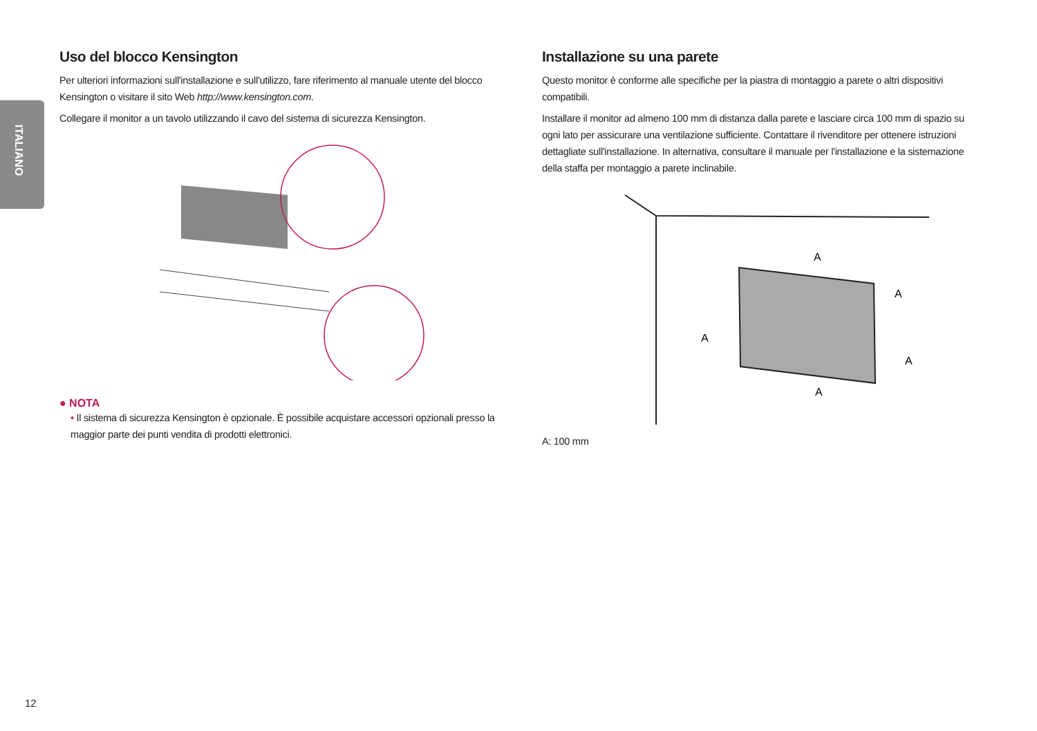ITALIANO
Uso del blocco Kensington
Per ulteriori informazioni sull'installazione e sull'utilizzo, fare riferimento al manuale utente del blocco Kensington o visitare il sito Web http://www.kensington.com.
Collegare il monitor a un tavolo utilizzando il cavo del sistema di sicurezza Kensington.
● NOTA
• Il sistema di sicurezza Kensington è opzionale. È possibile acquistare accessori opzionali presso la maggior parte dei punti vendita di prodotti elettronici.
Installazione su una parete
Questo monitor è conforme alle specifiche per la piastra di montaggio a parete o altri dispositivi compatibili.
Installare il monitor ad almeno 100 mm di distanza dalla parete e lasciare circa 100 mm di spazio su ogni lato per assicurare una ventilazione sufficiente. Contattare il rivenditore per ottenere istruzioni dettagliate sull'installazione. In alternativa, consultare il manuale per l'installazione e la sistemazione della staffa per montaggio a parete inclinabile.
A
A
A
A
A
A: 100 mm
12